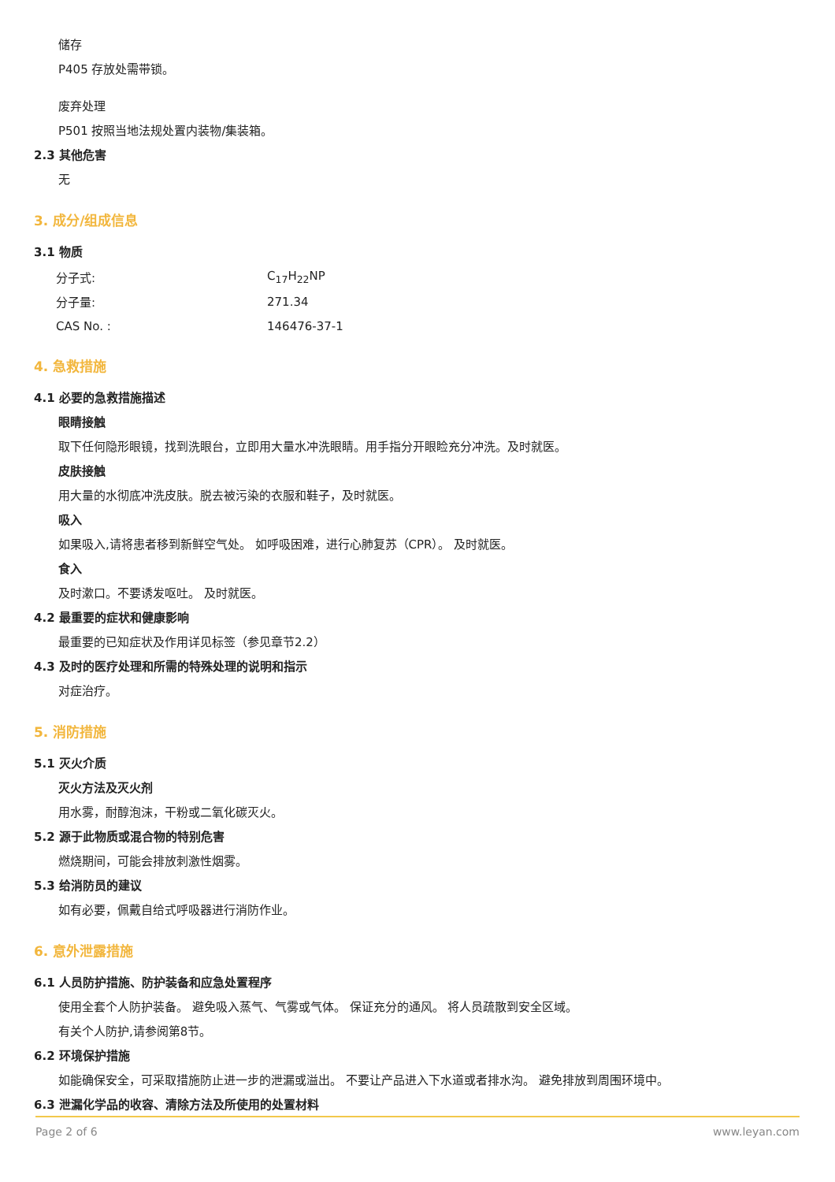储存
P405 存放处需带锁。
废弃处理
P501 按照当地法规处置内装物/集装箱。
2.3 其他危害
无
3. 成分/组成信息
3.1 物质
| 分子式: | C<sub>17</sub>H<sub>22</sub>NP |
| 分子量: | 271.34 |
| CAS No. : | 146476-37-1 |
4. 急救措施
4.1 必要的急救措施描述
眼睛接触
取下任何隐形眼镜，找到洗眼台，立即用大量水冲洗眼睛。用手指分开眼睑充分冲洗。及时就医。
皮肤接触
用大量的水彻底冲洗皮肤。脱去被污染的衣服和鞋子，及时就医。
吸入
如果吸入,请将患者移到新鲜空气处。 如呼吸困难，进行心肺复苏（CPR）。 及时就医。
食入
及时漱口。不要诱发呕吐。 及时就医。
4.2 最重要的症状和健康影响
最重要的已知症状及作用详见标签（参见章节2.2）
4.3 及时的医疗处理和所需的特殊处理的说明和指示
对症治疗。
5. 消防措施
5.1 灭火介质
灭火方法及灭火剂
用水雾，耐醇泡沫，干粉或二氧化碳灭火。
5.2 源于此物质或混合物的特别危害
燃烧期间，可能会排放刺激性烟雾。
5.3 给消防员的建议
如有必要，佩戴自给式呼吸器进行消防作业。
6. 意外泄露措施
6.1 人员防护措施、防护装备和应急处置程序
使用全套个人防护装备。 避免吸入蒸气、气雾或气体。 保证充分的通风。 将人员疏散到安全区域。
有关个人防护,请参阅第8节。
6.2 环境保护措施
如能确保安全，可采取措施防止进一步的泄漏或溢出。 不要让产品进入下水道或者排水沟。 避免排放到周围环境中。
6.3 泄漏化学品的收容、清除方法及所使用的处置材料
Page 2 of 6 www.leyan.com